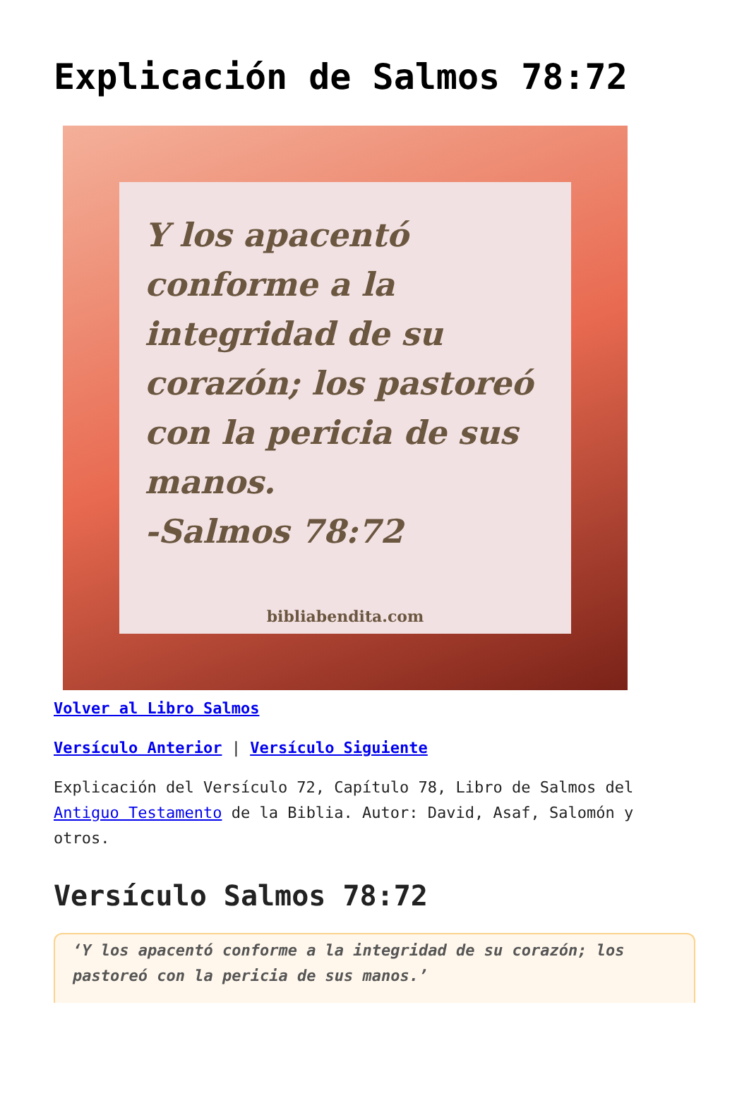Explicación de Salmos 78:72
Y los apacentó conforme a la integridad de su corazón; los pastoreó con la pericia de sus manos.
-Salmos 78:72
bibliabendita.com
Volver al Libro Salmos
Versículo Anterior | Versículo Siguiente
Explicación del Versículo 72, Capítulo 78, Libro de Salmos del Antiguo Testamento de la Biblia. Autor: David, Asaf, Salomón y otros.
Versículo Salmos 78:72
‘Y los apacentó conforme a la integridad de su corazón; los pastoreó con la pericia de sus manos.’